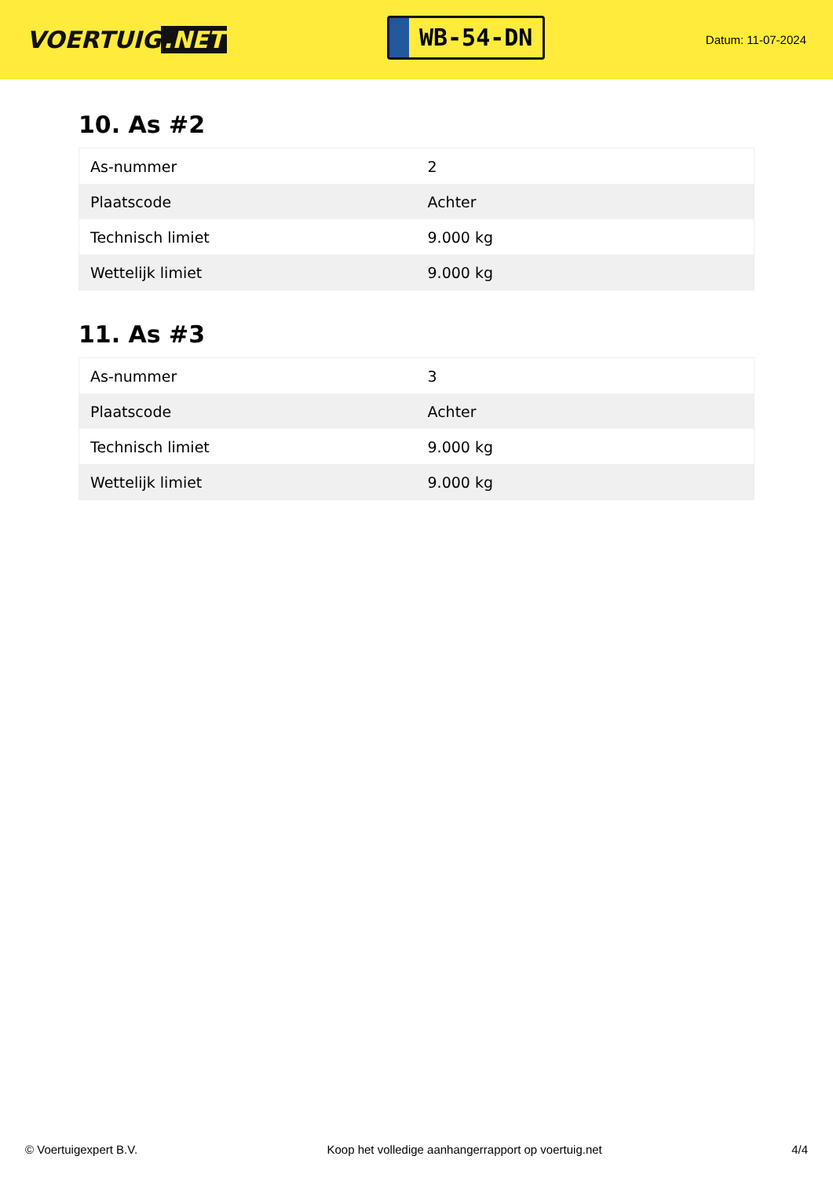VOERTUIG.NET
WB-54-DN
Datum: 11-07-2024
10. As #2
| As-nummer | 2 |
| Plaatscode | Achter |
| Technisch limiet | 9.000 kg |
| Wettelijk limiet | 9.000 kg |
11. As #3
| As-nummer | 3 |
| Plaatscode | Achter |
| Technisch limiet | 9.000 kg |
| Wettelijk limiet | 9.000 kg |
© Voertuigexpert B.V. Koop het volledige aanhangerrapport op voertuig.net 4/4